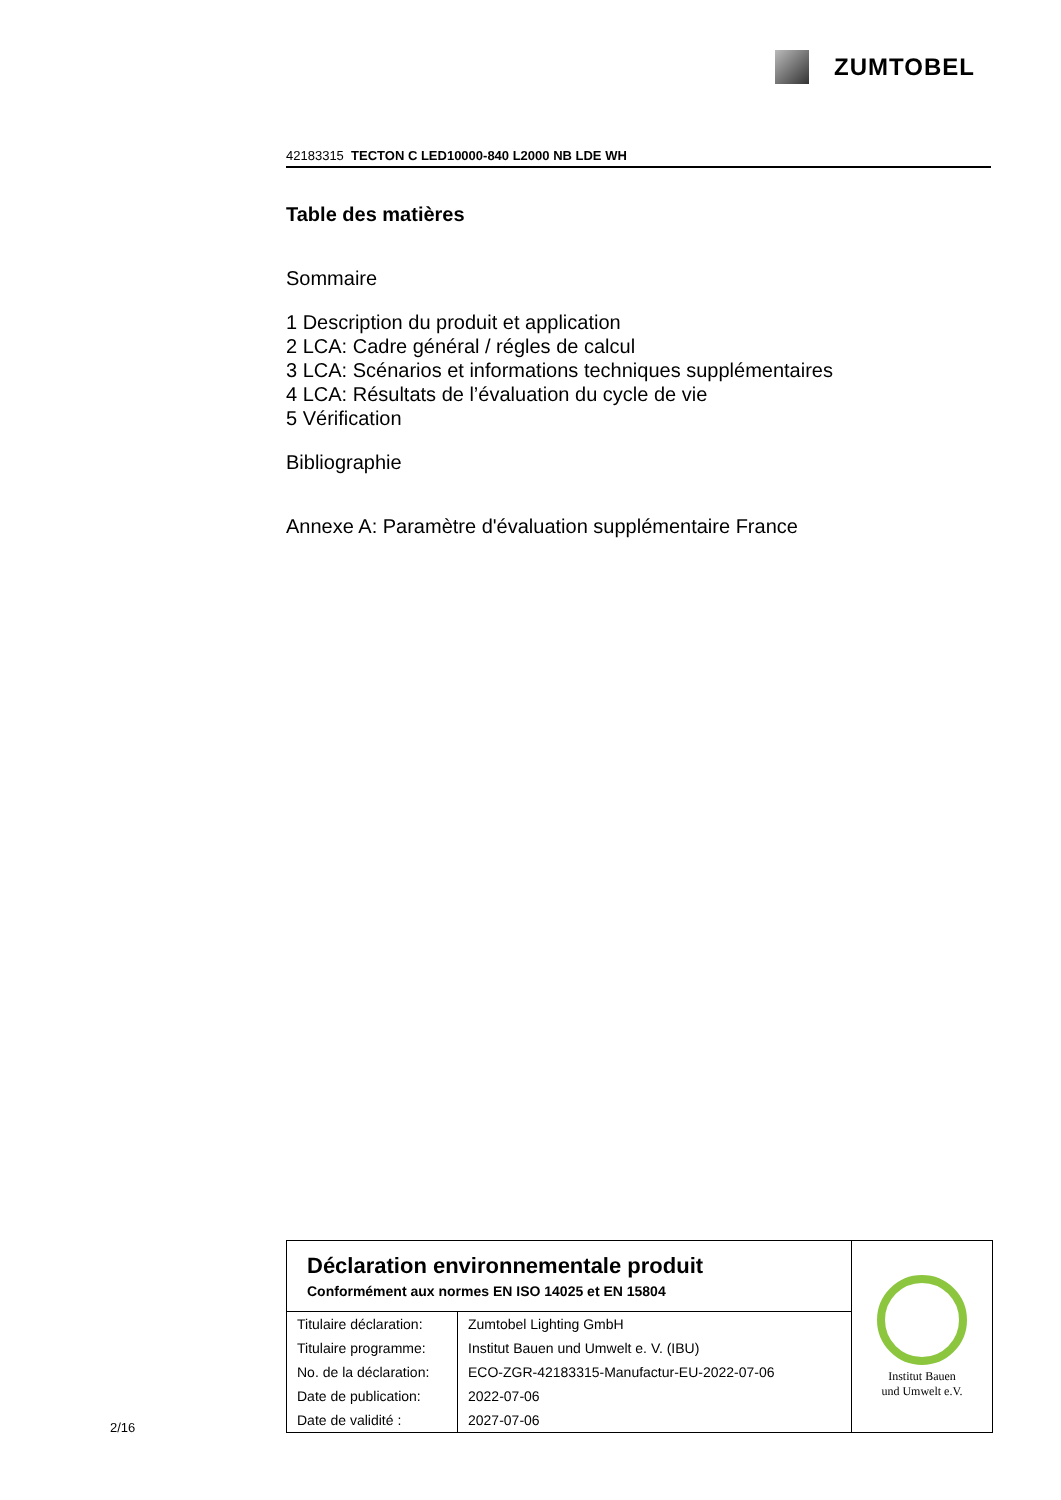ZUMTOBEL
42183315 TECTON C LED10000-840 L2000 NB LDE WH
Table des matières
Sommaire
1 Description du produit et application
2 LCA: Cadre général / régles de calcul
3 LCA: Scénarios et informations techniques supplémentaires
4 LCA: Résultats de l’évaluation du cycle de vie
5 Vérification
Bibliographie
Annexe A: Paramètre d'évaluation supplémentaire France
Déclaration environnementale produit
Conformément aux normes EN ISO 14025 et EN 15804
| Titulaire déclaration: | Zumtobel Lighting GmbH |
| Titulaire programme: | Institut Bauen und Umwelt e. V. (IBU) |
| No. de la déclaration: | ECO-ZGR-42183315-Manufactur-EU-2022-07-06 |
| Date de publication: | 2022-07-06 |
| Date de validité : | 2027-07-06 |
Institut Bauen
und Umwelt e.V.
2/16